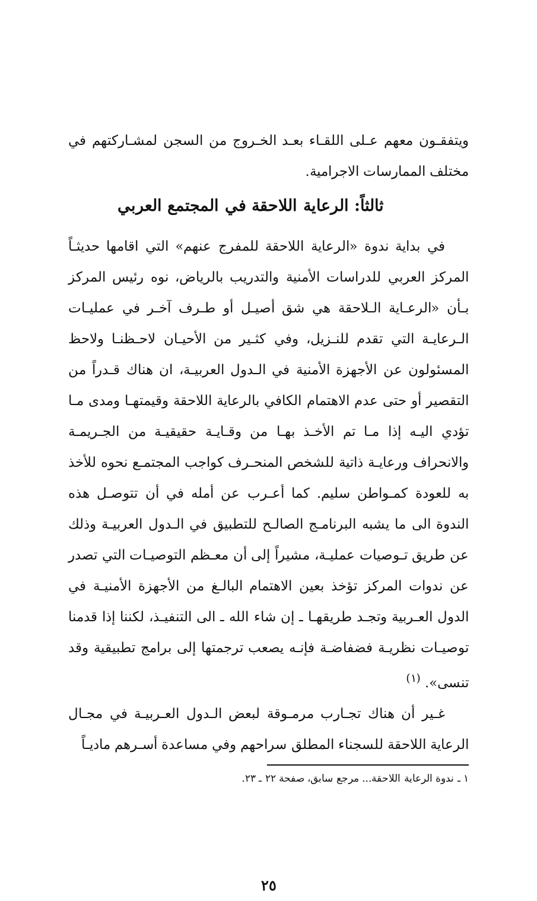ويتفقـون معهم عـلى اللقـاء بعـد الخـروج من السجن لمشـاركتهم في مختلف الممارسات الاجرامية.
ثالثاً: الرعاية اللاحقة في المجتمع العربي
في بداية ندوة «الرعاية اللاحقة للمفرج عنهم» التي اقامها حديثـاً المركز العربي للدراسات الأمنية والتدريب بالرياض، نوه رئيس المركز بـأن «الرعـاية الـلاحقة هي شق أصيـل أو طـرف آخـر في عمليـات الـرعايـة التي تقدم للنـزيل، وفي كثـير من الأحيـان لاحـظنـا ولاحظ المسئولون عن الأجهزة الأمنية في الـدول العربيـة، ان هناك قـدراً من التقصير أو حتى عدم الاهتمام الكافي بالرعاية اللاحقة وقيمتهـا ومدى مـا تؤدي اليـه إذا مـا تم الأخـذ بهـا من وقـايـة حقيقيـة من الجـريمـة والانحراف ورعايـة ذاتية للشخص المنحـرف كواجب المجتمـع نحوه للأخذ به للعودة كمـواطن سليم. كما أعـرب عن أمله في أن تتوصـل هذه الندوة الى ما يشبه البرنامـج الصالـح للتطبيق في الـدول العربيـة وذلك عن طريق تـوصيات عمليـة، مشيراً إلى أن معـظم التوصيـات التي تصدر عن ندوات المركز تؤخذ بعين الاهتمام البالـغ من الأجهزة الأمنيـة في الدول العـربية وتجـد طريقهـا ـ إن شاء الله ـ الى التنفيـذ، لكننا إذا قدمنا توصيـات نظريـة فضفاضـة فإنـه يصعب ترجمتها إلى برامج تطبيقية وقد تنسى». <sup>(١)</sup>
غـير أن هناك تجـارب مرمـوقة لبعض الـدول العـربيـة في مجـال الرعاية اللاحقة للسجناء المطلق سراحهم وفي مساعدة أسـرهم ماديـاً
١ ـ ندوة الرعاية اللاحقة... مرجع سابق، صفحة ٢٢ ـ ٢٣.
٢٥